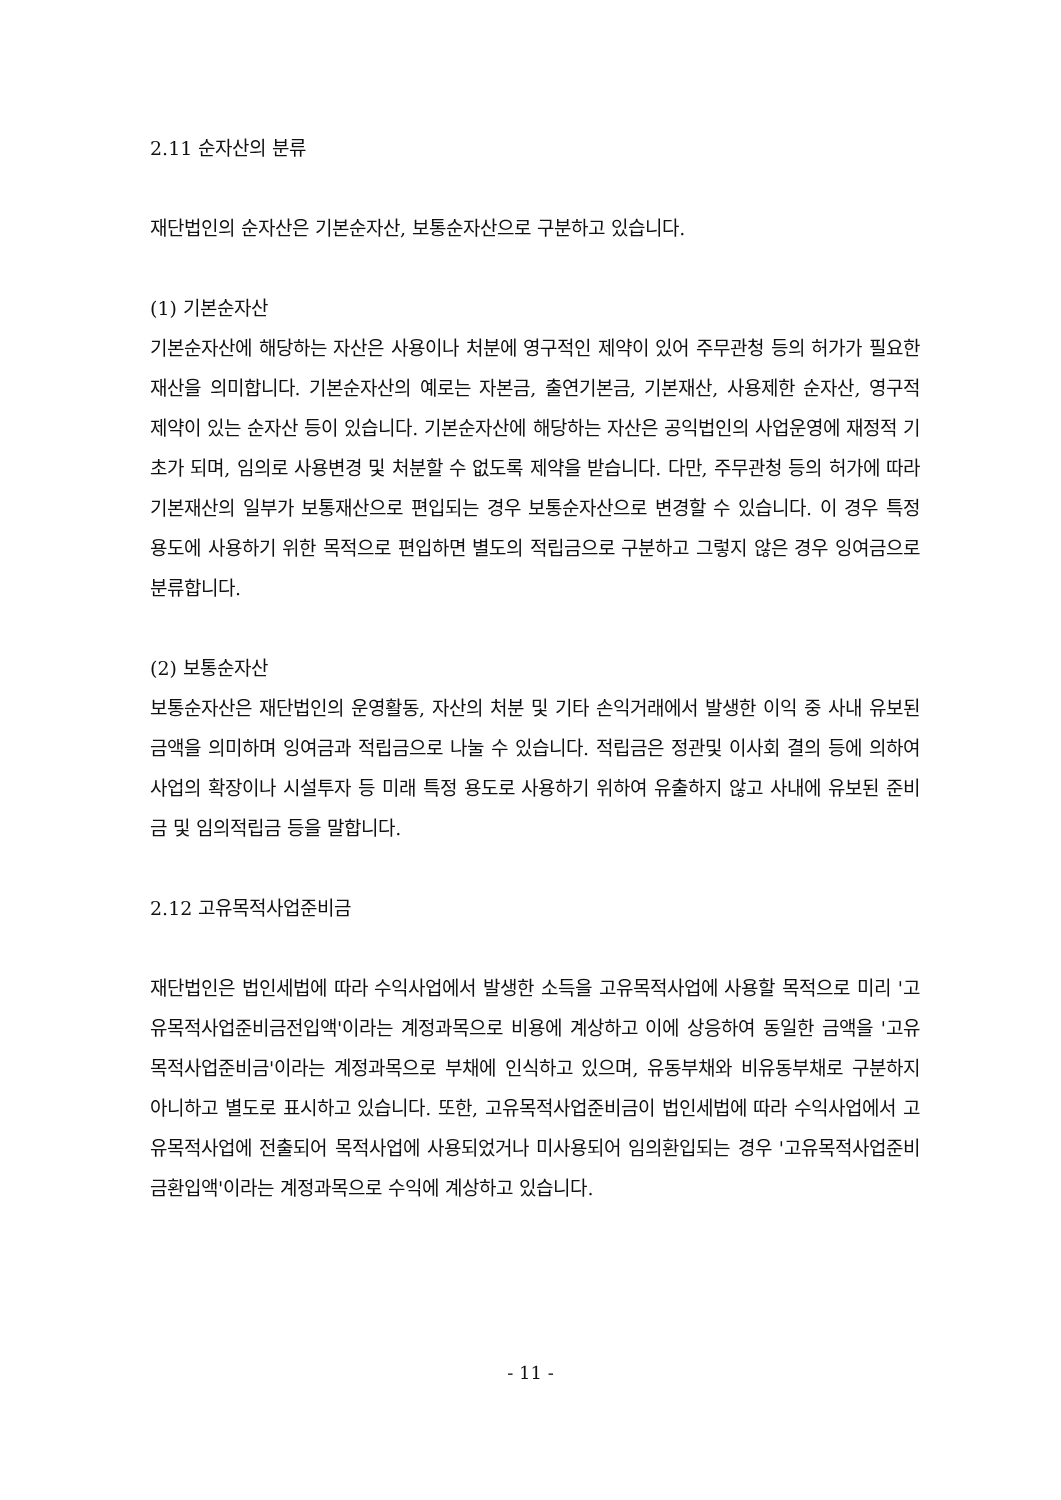2.11 순자산의 분류
재단법인의 순자산은 기본순자산, 보통순자산으로 구분하고 있습니다.
(1) 기본순자산
기본순자산에 해당하는 자산은 사용이나 처분에 영구적인 제약이 있어 주무관청 등의 허가가 필요한 재산을 의미합니다. 기본순자산의 예로는 자본금, 출연기본금, 기본재산, 사용제한 순자산, 영구적 제약이 있는 순자산 등이 있습니다. 기본순자산에 해당하는 자산은 공익법인의 사업운영에 재정적 기초가 되며, 임의로 사용변경 및 처분할 수 없도록 제약을 받습니다. 다만, 주무관청 등의 허가에 따라 기본재산의 일부가 보통재산으로 편입되는 경우 보통순자산으로 변경할 수 있습니다. 이 경우 특정 용도에 사용하기 위한 목적으로 편입하면 별도의 적립금으로 구분하고 그렇지 않은 경우 잉여금으로 분류합니다.
(2) 보통순자산
보통순자산은 재단법인의 운영활동, 자산의 처분 및 기타 손익거래에서 발생한 이익 중 사내 유보된 금액을 의미하며 잉여금과 적립금으로 나눌 수 있습니다. 적립금은 정관및 이사회 결의 등에 의하여 사업의 확장이나 시설투자 등 미래 특정 용도로 사용하기 위하여 유출하지 않고 사내에 유보된 준비금 및 임의적립금 등을 말합니다.
2.12 고유목적사업준비금
재단법인은 법인세법에 따라 수익사업에서 발생한 소득을 고유목적사업에 사용할 목적으로 미리 '고유목적사업준비금전입액'이라는 계정과목으로 비용에 계상하고 이에 상응하여 동일한 금액을 '고유목적사업준비금'이라는 계정과목으로 부채에 인식하고 있으며, 유동부채와 비유동부채로 구분하지 아니하고 별도로 표시하고 있습니다. 또한, 고유목적사업준비금이 법인세법에 따라 수익사업에서 고유목적사업에 전출되어 목적사업에 사용되었거나 미사용되어 임의환입되는 경우 '고유목적사업준비금환입액'이라는 계정과목으로 수익에 계상하고 있습니다.
- 11 -